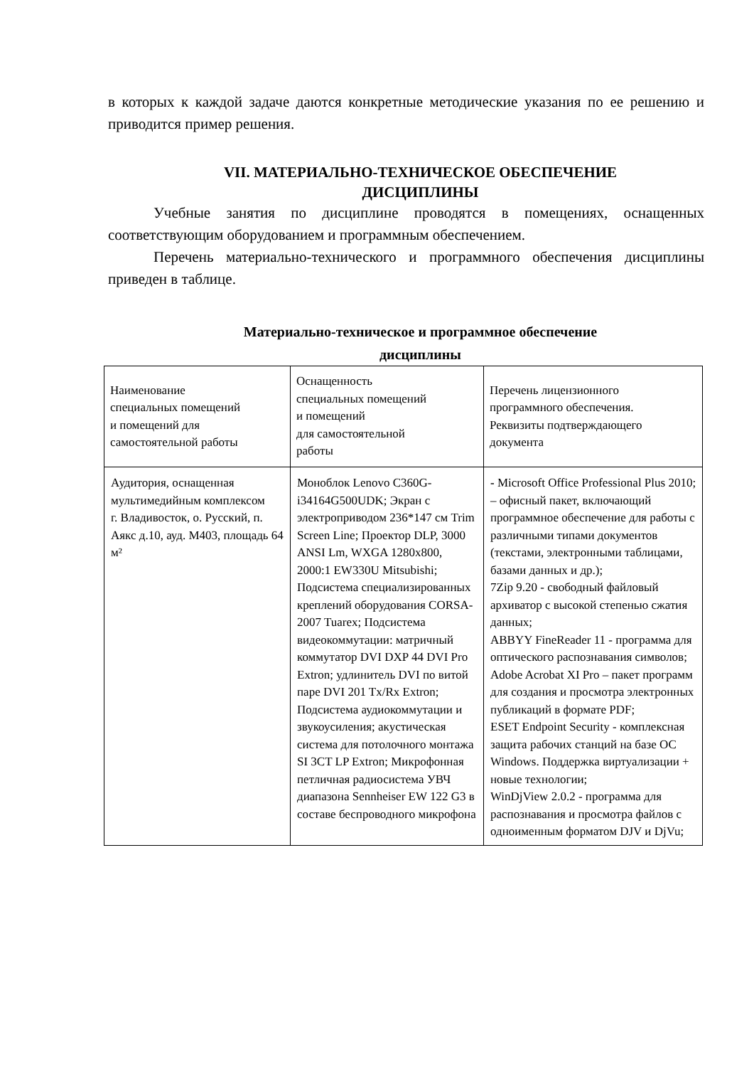в которых к каждой задаче даются конкретные методические указания по ее решению и приводится пример решения.
VII. МАТЕРИАЛЬНО-ТЕХНИЧЕСКОЕ ОБЕСПЕЧЕНИЕ
ДИСЦИПЛИНЫ
Учебные занятия по дисциплине проводятся в помещениях, оснащенных соответствующим оборудованием и программным обеспечением.
Перечень материально-технического и программного обеспечения дисциплины приведен в таблице.
Материально-техническое и программное обеспечение
дисциплины
| Наименование специальных помещений и помещений для самостоятельной работы | Оснащенность специальных помещений и помещений для самостоятельной работы | Перечень лицензионного программного обеспечения. Реквизиты подтверждающего документа |
| Аудитория, оснащенная мультимедийным комплексом г. Владивосток, о. Русский, п. Аякс д.10, ауд. М403, площадь 64 м² | Моноблок Lenovo C360G-i34164G500UDK; Экран с электроприводом 236*147 см Trim Screen Line; Проектор DLP, 3000 ANSI Lm, WXGA 1280x800, 2000:1 EW330U Mitsubishi; Подсистема специализированных креплений оборудования CORSA-2007 Tuarex; Подсистема видеокоммутации: матричный коммутатор DVI DXP 44 DVI Pro Extron; удлинитель DVI по витой паре DVI 201 Tx/Rx Extron; Подсистема аудиокоммутации и звукоусиления; акустическая система для потолочного монтажа SI 3CT LP Extron; Микрофонная петличная радиосистема УВЧ диапазона Sennheiser EW 122 G3 в составе беспроводного микрофона | - Microsoft Office Professional Plus 2010; – офисный пакет, включающий программное обеспечение для работы с различными типами документов (текстами, электронными таблицами, базами данных и др.); 7Zip 9.20 - свободный файловый архиватор с высокой степенью сжатия данных; ABBYY FineReader 11 - программа для оптического распознавания символов; Adobe Acrobat XI Pro – пакет программ для создания и просмотра электронных публикаций в формате PDF; ESET Endpoint Security - комплексная защита рабочих станций на базе ОС Windows. Поддержка виртуализации + новые технологии; WinDjView 2.0.2 - программа для распознавания и просмотра файлов с одноименным форматом DJV и DjVu; |